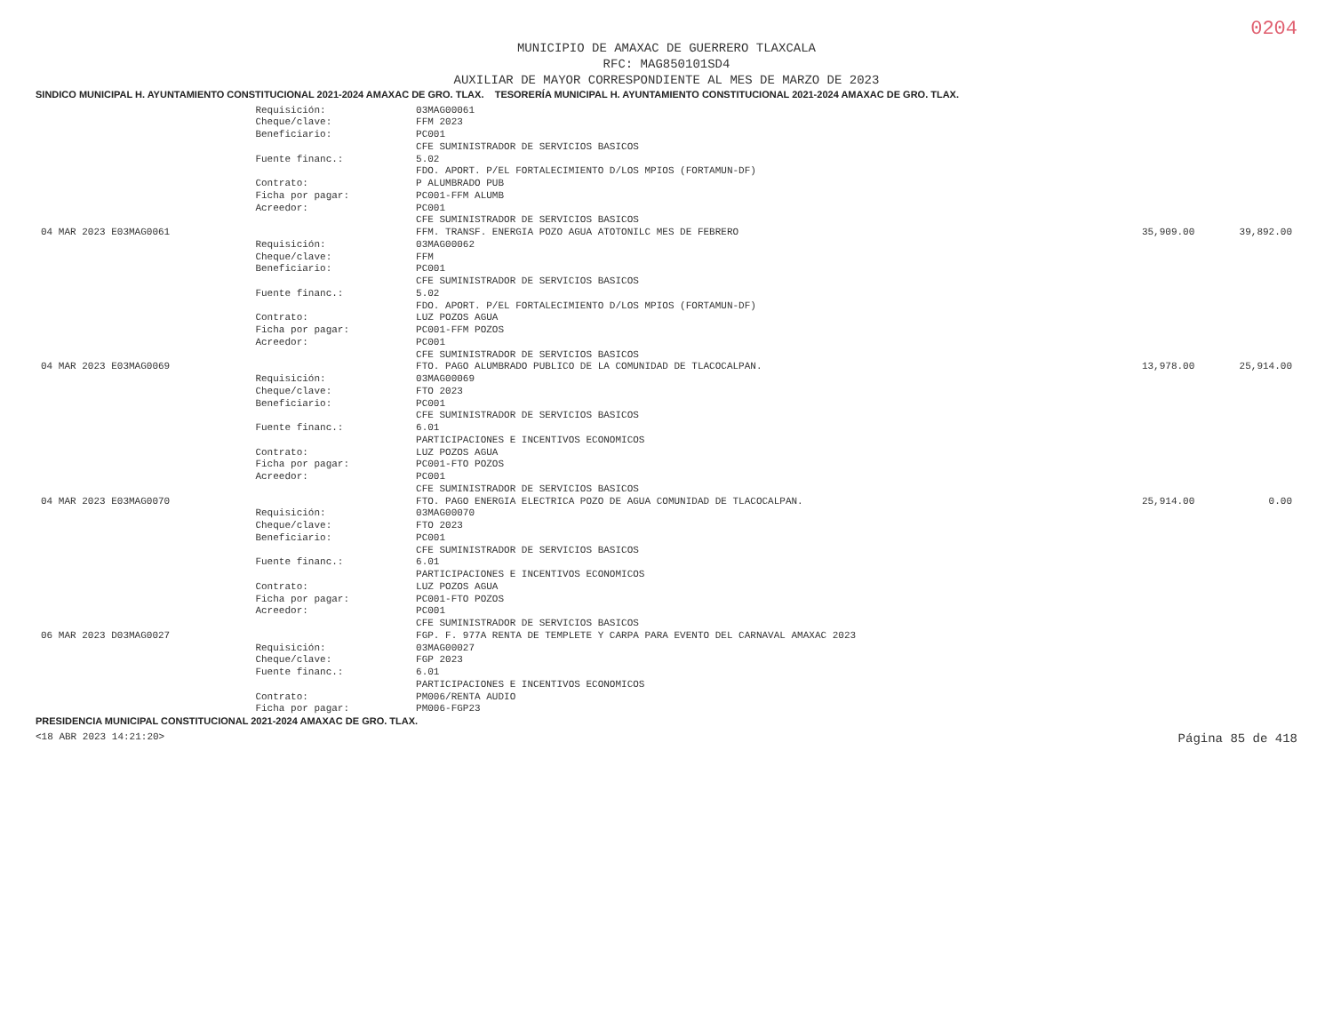0204
MUNICIPIO DE AMAXAC DE GUERRERO TLAXCALA
RFC: MAG850101SD4
AUXILIAR DE MAYOR CORRESPONDIENTE AL MES DE MARZO DE 2023
SINDICO MUNICIPAL H. AYUNTAMIENTO CONSTITUCIONAL 2021-2024 AMAXAC DE GRO. TLAX. TESORERÍA MUNICIPAL H. AYUNTAMIENTO CONSTITUCIONAL 2021-2024 AMAXAC DE GRO. TLAX.
| | Requisición: | 03MAG00061 | | |
| | Cheque/clave: | FFM 2023 | | |
| | Beneficiario: | PC001 CFE SUMINISTRADOR DE SERVICIOS BASICOS | | |
| | Fuente financ.: | 5.02 FDO. APORT. P/EL FORTALECIMIENTO D/LOS MPIOS (FORTAMUN-DF) | | |
| | Contrato: | P ALUMBRADO PUB | | |
| | Ficha por pagar: | PC001-FFM ALUMB | | |
| | Acreedor: | PC001 CFE SUMINISTRADOR DE SERVICIOS BASICOS | | |
| 04 MAR 2023 E03MAG0061 | | FFM. TRANSF. ENERGIA POZO AGUA ATOTONILC MES DE FEBRERO | 35,909.00 | 39,892.00 |
| | Requisición: | 03MAG00062 | | |
| | Cheque/clave: | FFM | | |
| | Beneficiario: | PC001 CFE SUMINISTRADOR DE SERVICIOS BASICOS | | |
| | Fuente financ.: | 5.02 FDO. APORT. P/EL FORTALECIMIENTO D/LOS MPIOS (FORTAMUN-DF) | | |
| | Contrato: | LUZ POZOS AGUA | | |
| | Ficha por pagar: | PC001-FFM POZOS | | |
| | Acreedor: | PC001 CFE SUMINISTRADOR DE SERVICIOS BASICOS | | |
| 04 MAR 2023 E03MAG0069 | | FTO. PAGO ALUMBRADO PUBLICO DE LA COMUNIDAD DE TLACOCALPAN. | 13,978.00 | 25,914.00 |
| | Requisición: | 03MAG00069 | | |
| | Cheque/clave: | FTO 2023 | | |
| | Beneficiario: | PC001 CFE SUMINISTRADOR DE SERVICIOS BASICOS | | |
| | Fuente financ.: | 6.01 PARTICIPACIONES E INCENTIVOS ECONOMICOS | | |
| | Contrato: | LUZ POZOS AGUA | | |
| | Ficha por pagar: | PC001-FTO POZOS | | |
| | Acreedor: | PC001 CFE SUMINISTRADOR DE SERVICIOS BASICOS | | |
| 04 MAR 2023 E03MAG0070 | | FTO. PAGO ENERGIA ELECTRICA POZO DE AGUA COMUNIDAD DE TLACOCALPAN. | 25,914.00 | 0.00 |
| | Requisición: | 03MAG00070 | | |
| | Cheque/clave: | FTO 2023 | | |
| | Beneficiario: | PC001 CFE SUMINISTRADOR DE SERVICIOS BASICOS | | |
| | Fuente financ.: | 6.01 PARTICIPACIONES E INCENTIVOS ECONOMICOS | | |
| | Contrato: | LUZ POZOS AGUA | | |
| | Ficha por pagar: | PC001-FTO POZOS | | |
| | Acreedor: | PC001 CFE SUMINISTRADOR DE SERVICIOS BASICOS | | |
| 06 MAR 2023 D03MAG0027 | | FGP. F. 977A RENTA DE TEMPLETE Y CARPA PARA EVENTO DEL CARNAVAL AMAXAC 2023 | | |
| | Requisición: | 03MAG00027 | | |
| | Cheque/clave: | FGP 2023 | | |
| | Fuente financ.: | 6.01 PARTICIPACIONES E INCENTIVOS ECONOMICOS | | |
| | Contrato: | PM006/RENTA AUDIO | | |
| | Ficha por pagar: | PM006-FGP23 | | |
PRESIDENCIA MUNICIPAL CONSTITUCIONAL 2021-2024 AMAXAC DE GRO. TLAX.
<18 ABR 2023 14:21:20> Página 85 de 418